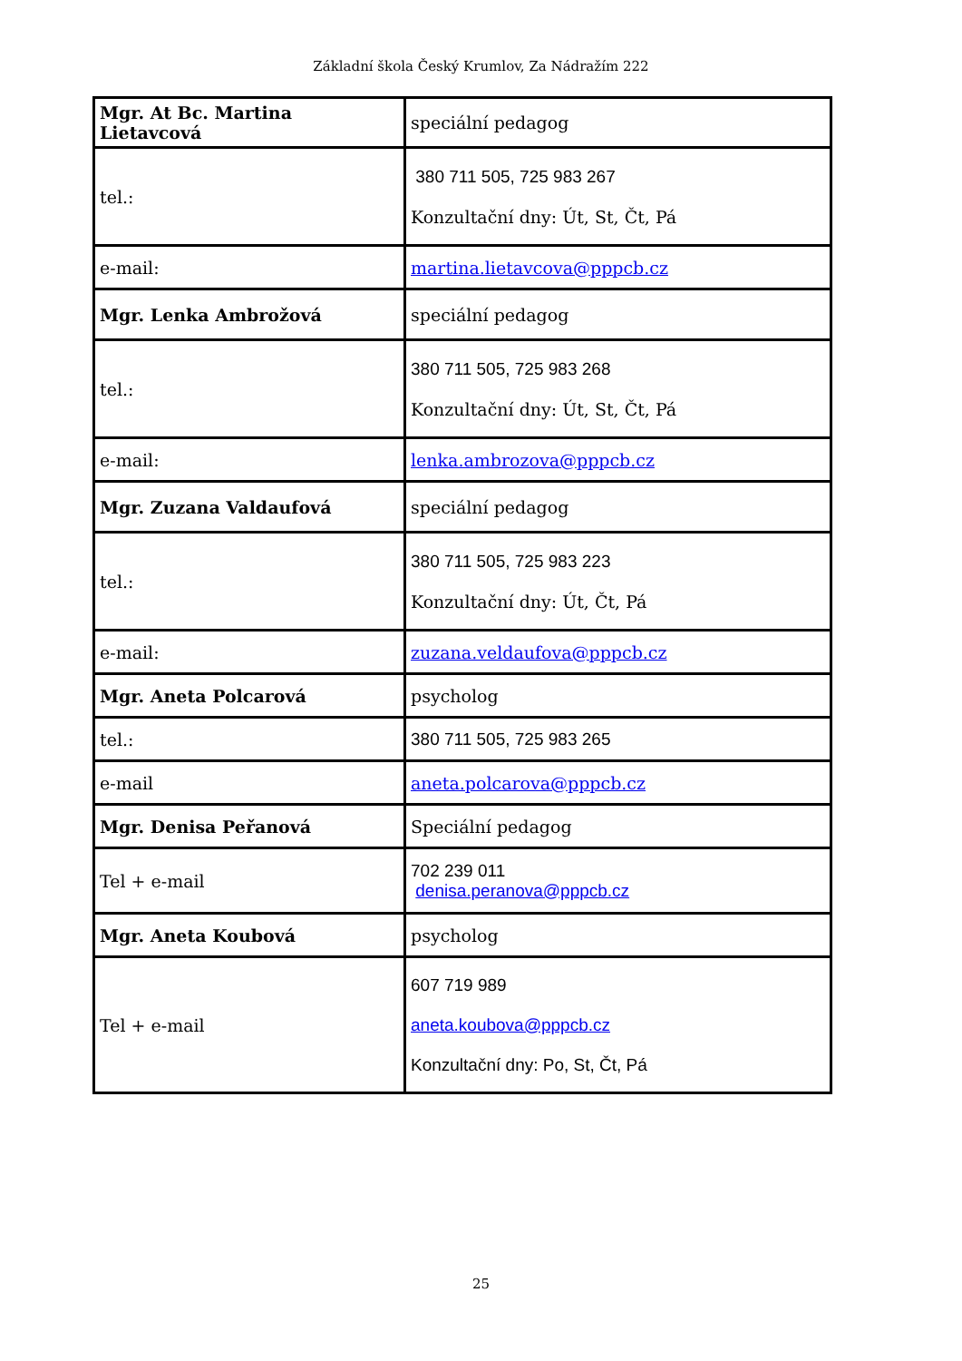Základní škola Český Krumlov, Za Nádražím 222
| Mgr. At Bc. Martina Lietavcová | speciální pedagog |
| tel.: | 380 711 505, 725 983 267 Konzultační dny: Út, St, Čt, Pá |
| e-mail: | martina.lietavcova@pppcb.cz |
| Mgr. Lenka Ambrožová | speciální pedagog |
| tel.: | 380 711 505, 725 983 268 Konzultační dny: Út, St, Čt, Pá |
| e-mail: | lenka.ambrozova@pppcb.cz |
| Mgr. Zuzana Valdaufová | speciální pedagog |
| tel.: | 380 711 505, 725 983 223 Konzultační dny: Út, Čt, Pá |
| e-mail: | zuzana.veldaufova@pppcb.cz |
| Mgr. Aneta Polcarová | psycholog |
| tel.: | 380 711 505, 725 983 265 |
| e-mail | aneta.polcarova@pppcb.cz |
| Mgr. Denisa Peřanová | Speciální pedagog |
| Tel + e-mail | 702 239 011 denisa.peranova@pppcb.cz |
| Mgr. Aneta Koubová | psycholog |
| Tel + e-mail | 607 719 989 aneta.koubova@pppcb.cz Konzultační dny: Po, St, Čt, Pá |
25